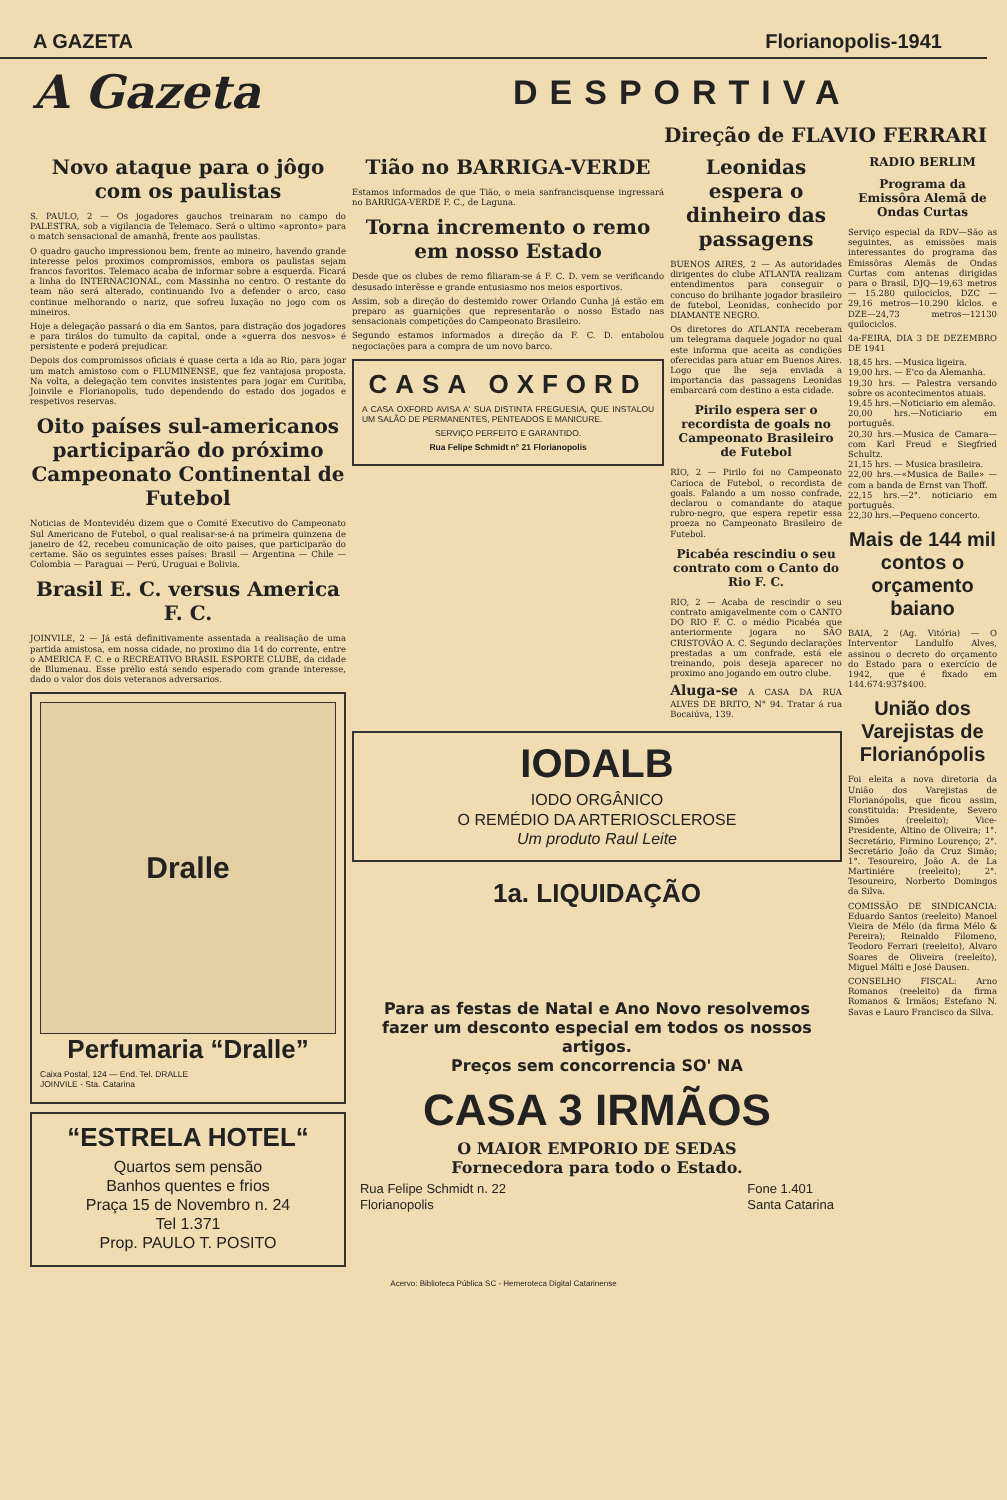A GAZETA Florianopolis-1941
A Gazeta
DESPORTIVA
Direção de FLAVIO FERRARI
Novo ataque para o jôgo com os paulistas
S. PAULO, 2 — Os jogadores gauchos treinaram no campo do PALESTRA, sob a vigilancia de Telemaco. Será o ultimo «apronto» para o match sensacional de amanhã, frente aos paulistas.
O quadro gaucho impressionou bem, frente ao mineiro, havendo grande interesse pelos proximos compromissos, embora os paulistas sejam francos favoritos. Telemaco acaba de informar sobre a esquerda. Ficará a linha do INTERNACIONAL, com Massinha no centro. O restante do team não será alterado, continuando Ivo a defender o arco, caso continue melhorando o nariz, que sofreu luxação no jogo com os mineiros.
Hoje a delegação passará o dia em Santos, para distração dos jogadores e para tirálos do tumulto da capital, onde a «guerra dos nesvos» é persistente e poderá prejudicar.
Depois dos compromissos oficiais é quase certa a ida ao Rio, para jogar um match amistoso com o FLUMINENSE, que fez vantajosa proposta. Na volta, a delegação tem convites insistentes para jogar em Curitiba, Joinvile e Florianopolis, tudo dependendo do estado dos jogados e respetivos reservas.
Oito países sul-americanos participarão do próximo Campeonato Continental de Futebol
Noticias de Montevidéu dizem que o Comité Executivo do Campeonato Sul Americano de Futebol, o qual realisar-se-á na primeira quinzena de janeiro de 42, recebeu comunicação de oito paises, que participarão do certame. São os seguintes esses países: Brasil — Argentina — Chile — Colombia — Paraguai — Perú, Uruguai e Bolivia.
Brasil E. C. versus America F. C.
JOINVILE, 2 — Já está definitivamente assentada a realisação de uma partida amistosa, em nossa cidade, no proximo dia 14 do corrente, entre o AMERICA F. C. e o RECREATIVO BRASIL ESPORTE CLUBE, da cidade de Blumenau. Esse prélio está sendo esperado com grande interesse, dado o valor dos dois veteranos adversarios.
Dralle
Perfumaria “Dralle”
Caixa Postal, 124 — End. Tel. DRALLE
JOINVILE - Sta. Catarina
“ESTRELA HOTEL“
Quartos sem pensão
Banhos quentes e frios
Praça 15 de Novembro n. 24
Tel 1.371
Prop. PAULO T. POSITO
Tião no BARRIGA-VERDE
Estamos informados de que Tião, o meia sanfrancisquense ingressará no BARRIGA-VERDE F. C., de Laguna.
Torna incremento o remo em nosso Estado
Desde que os clubes de remo filiaram-se á F. C. D. vem se verificando desusado interêsse e grande entusiasmo nos meios esportivos.
Assim, sob a direção do destemido rower Orlando Cunha já estão em preparo as guarnições que representarão o nosso Estado nas sensacionais competições do Campeonato Brasileiro.
Segundo estamos informados a direção da F. C. D. entabolou negociações para a compra de um novo barco.
CASA OXFORD
A CASA OXFORD AVISA A' SUA DISTINTA FREGUESIA, QUE INSTALOU UM SALÃO DE PERMANENTES, PENTEADOS E MANICURE.
SERVIÇO PERFEITO E GARANTIDO.
Rua Felipe Schmidt n° 21 Florianopolis
Leonidas espera o dinheiro das passagens
BUENOS AIRES, 2 — As autoridades dirigentes do clube ATLANTA realizam entendimentos para conseguir o concuso do brilhante jogador brasileiro de futebol, Leonidas, conhecido por DIAMANTE NEGRO.
Os diretores do ATLANTA receberam um telegrama daquele jogador no qual este informa que aceita as condições oferecidas para atuar em Buenos Aires. Logo que lhe seja enviada a importancia das passagens Leonidas embarcará com destino a esta cidade.
Pirilo espera ser o recordista de goals no Campeonato Brasileiro de Futebol
RIO, 2 — Pirilo foi no Campeonato Carioca de Futebol, o recordista de goals. Falando a um nosso confrade, declarou o comandante do ataque rubro-negro, que espera repetir essa proeza no Campeonato Brasileiro de Futebol.
Picabéa rescindiu o seu contrato com o Canto do Rio F. C.
RIO, 2 — Acaba de rescindir o seu contrato amigavelmente com o CANTO DO RIO F. C. o médio Picabéa que anteriormente jogara no SÃO CRISTOVÃO A. C. Segundo declarações prestadas a um confrade, está ele treinando, pois deseja aparecer no proximo ano jogando em outro clube.
Aluga-se A CASA DA RUA ALVES DE BRITO, N° 94. Tratar á rua Bocaiúva, 139.
IODALB
IODO ORGÂNICO
O REMÉDIO DA ARTERIOSCLEROSE
Um produto Raul Leite
1a. LIQUIDAÇÃO
Para as festas de Natal e Ano Novo resolvemos fazer um desconto especial em todos os nossos artigos.
Preços sem concorrencia SO' NA
CASA 3 IRMÃOS
O MAIOR EMPORIO DE SEDAS
Fornecedora para todo o Estado.
Rua Felipe Schmidt n. 22
Florianopolis Fone 1.401
Santa Catarina
RADIO BERLIM
Programa da Emissôra Alemã de Ondas Curtas
Serviço especial da RDV—São as seguintes, as emissões mais interessantes do programa das Emissôras Alemãs de Ondas Curtas com antenas dirigidas para o Brasil, DJQ—19,63 metros — 15.280 quilociclos, DZC — 29,16 metros—10.290 klclos. e DZE—24,73 metros—12130 quilociclos.
4a-FEIRA, DIA 3 DE DEZEMBRO DE 1941
18,45 hrs. —Musica ligeira.
19,00 hrs. — E'co da Alemanha.
19,30 hrs. — Palestra versando sobre os acontecimentos atuais.
19,45 hrs.—Noticiario em alemão.
20,00 hrs.—Noticiario em português.
20,30 hrs.—Musica de Camara—com Karl Freud e Siegfried Schultz.
21,15 hrs. — Musica brasileira.
22,00 hrs.—«Musica de Baile» —com a banda de Ernst van Thoff.
22,15 hrs.—2°. noticiario em português.
22,30 hrs.—Pequeno concerto.
Mais de 144 mil contos o orçamento baiano
BAIA, 2 (Ag. Vitória) — O Interventor Landulfo Alves, assinou o decreto do orçamento do Estado para o exercício de 1942, que é fixado em 144.674:937$400.
União dos Varejistas de Florianópolis
Foi eleita a nova diretoria da União dos Varejistas de Florianópolis, que ficou assim, constituida: Presidente, Severo Simões (reeleito); Vice-Presidente, Altino de Oliveira; 1°. Secretário, Firmino Lourenço; 2°. Secretário João da Cruz Simão; 1°. Tesoureiro, João A. de La Martiniére (reeleito); 2°. Tesoureiro, Norberto Domingos da Silva.
COMISSÃO DE SINDICANCIA: Eduardo Santos (reeleito) Manoel Vieira de Mélo (da firma Mélo & Pereira); Reinaldo Filomeno, Teodoro Ferrari (reeleito), Alvaro Soares de Oliveira (reeleito), Miguel Málti e José Dausen.
CONSELHO FISCAL: Arno Romanos (reeleito) da firma Romanos & Irmãos; Estefano N. Savas e Lauro Francisco da Silva.
Acervo: Biblioteca Pública SC - Hemeroteca Digital Catarinense